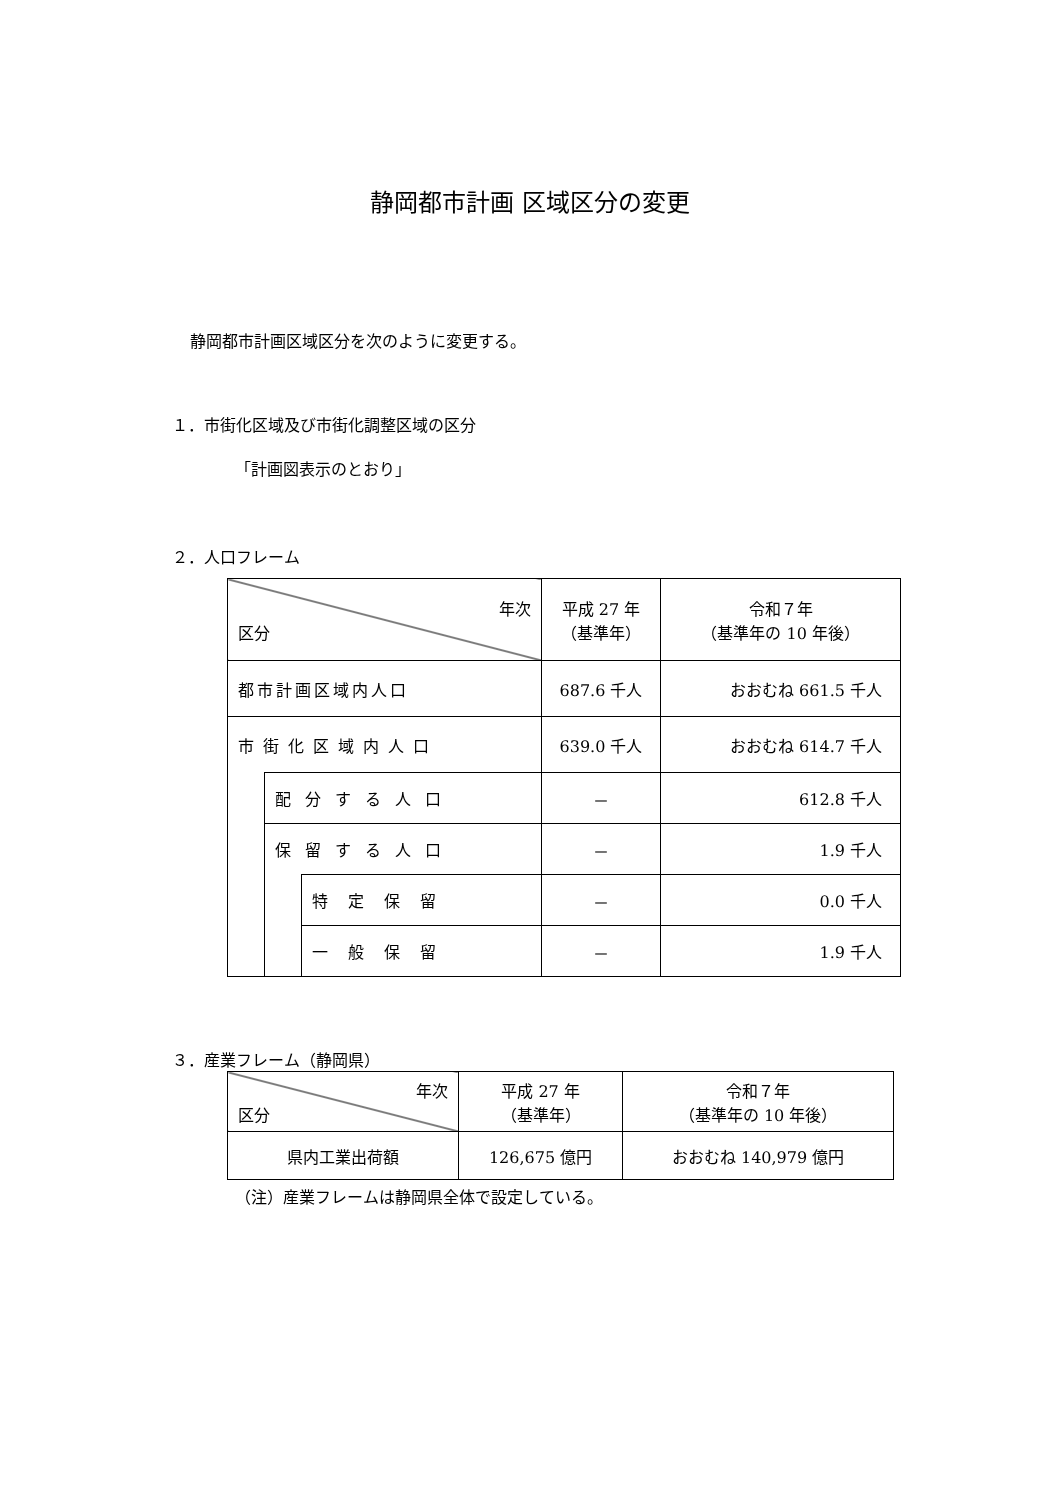静岡都市計画 区域区分の変更
静岡都市計画区域区分を次のように変更する。
１．市街化区域及び市街化調整区域の区分
「計画図表示のとおり」
２．人口フレーム
| 年次 区分 | | | 平成 27 年 （基準年） | 令和７年 （基準年の 10 年後） |
| --- | --- | --- | --- | --- |
| 都市計画区域内人口 | | | 687.6 千人 | おおむね 661.5 千人 |
| 市街化区域内人口 | | | 639.0 千人 | おおむね 614.7 千人 |
| | 配分する人口 | | － | 612.8 千人 |
| | 保留する人口 | | － | 1.9 千人 |
| | | 特定保留 | － | 0.0 千人 |
| | | 一般保留 | － | 1.9 千人 |
３．産業フレーム（静岡県）
| 年次 区分 | 平成 27 年 （基準年） | 令和７年 （基準年の 10 年後） |
| --- | --- | --- |
| 県内工業出荷額 | 126,675 億円 | おおむね 140,979 億円 |
（注）産業フレームは静岡県全体で設定している。